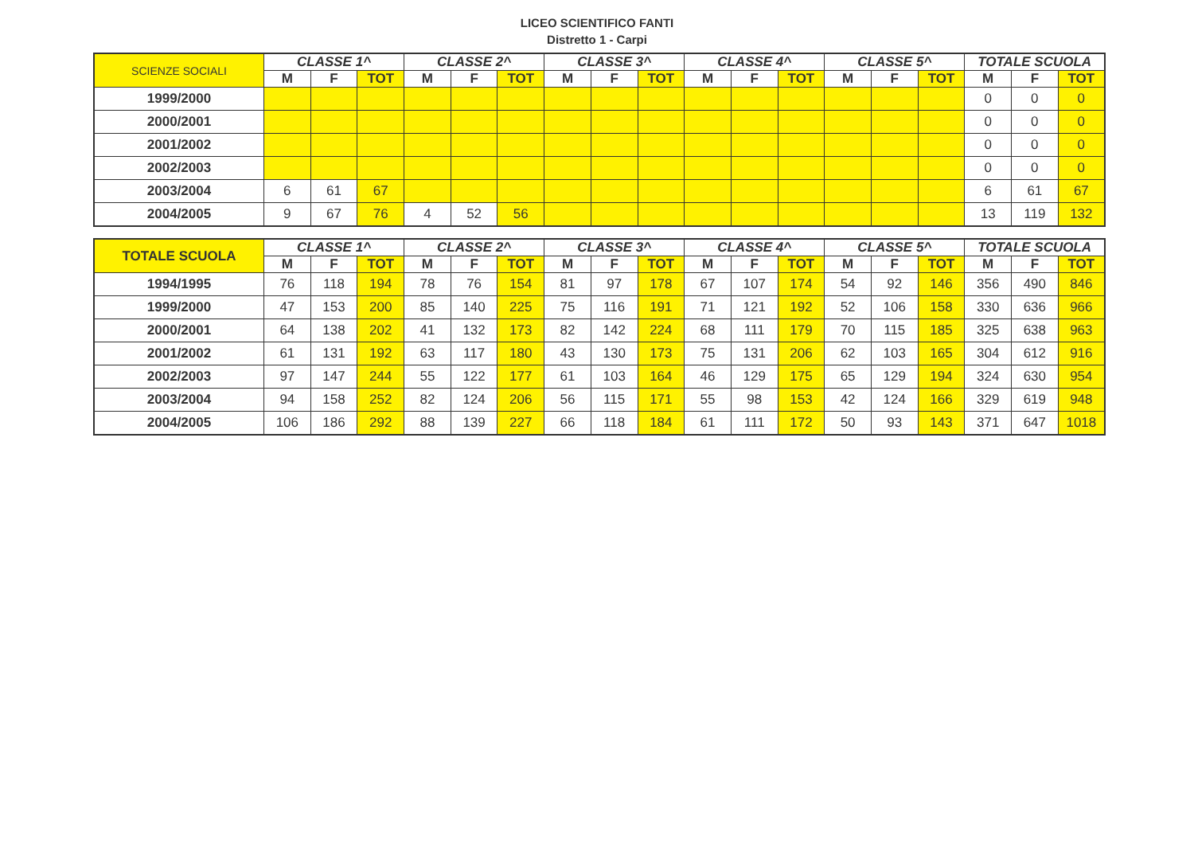LICEO SCIENTIFICO FANTI
Distretto 1 - Carpi
| SCIENZE SOCIALI | CLASSE 1^ | | | CLASSE 2^ | | | CLASSE 3^ | | | CLASSE 4^ | | | CLASSE 5^ | | | TOTALE SCUOLA | | |
| --- | --- | --- | --- | --- | --- | --- | --- | --- | --- | --- | --- | --- | --- | --- | --- | --- | --- | --- |
| | M | F | TOT | M | F | TOT | M | F | TOT | M | F | TOT | M | F | TOT | M | F | TOT |
| 1999/2000 | | | | | | | | | | | | | | | | 0 | 0 | 0 |
| 2000/2001 | | | | | | | | | | | | | | | | 0 | 0 | 0 |
| 2001/2002 | | | | | | | | | | | | | | | | 0 | 0 | 0 |
| 2002/2003 | | | | | | | | | | | | | | | | 0 | 0 | 0 |
| 2003/2004 | 6 | 61 | 67 | | | | | | | | | | | | | 6 | 61 | 67 |
| 2004/2005 | 9 | 67 | 76 | 4 | 52 | 56 | | | | | | | | | | 13 | 119 | 132 |
| TOTALE SCUOLA | CLASSE 1^ | | | CLASSE 2^ | | | CLASSE 3^ | | | CLASSE 4^ | | | CLASSE 5^ | | | TOTALE SCUOLA | | |
| --- | --- | --- | --- | --- | --- | --- | --- | --- | --- | --- | --- | --- | --- | --- | --- | --- | --- | --- |
| | M | F | TOT | M | F | TOT | M | F | TOT | M | F | TOT | M | F | TOT | M | F | TOT |
| 1994/1995 | 76 | 118 | 194 | 78 | 76 | 154 | 81 | 97 | 178 | 67 | 107 | 174 | 54 | 92 | 146 | 356 | 490 | 846 |
| 1999/2000 | 47 | 153 | 200 | 85 | 140 | 225 | 75 | 116 | 191 | 71 | 121 | 192 | 52 | 106 | 158 | 330 | 636 | 966 |
| 2000/2001 | 64 | 138 | 202 | 41 | 132 | 173 | 82 | 142 | 224 | 68 | 111 | 179 | 70 | 115 | 185 | 325 | 638 | 963 |
| 2001/2002 | 61 | 131 | 192 | 63 | 117 | 180 | 43 | 130 | 173 | 75 | 131 | 206 | 62 | 103 | 165 | 304 | 612 | 916 |
| 2002/2003 | 97 | 147 | 244 | 55 | 122 | 177 | 61 | 103 | 164 | 46 | 129 | 175 | 65 | 129 | 194 | 324 | 630 | 954 |
| 2003/2004 | 94 | 158 | 252 | 82 | 124 | 206 | 56 | 115 | 171 | 55 | 98 | 153 | 42 | 124 | 166 | 329 | 619 | 948 |
| 2004/2005 | 106 | 186 | 292 | 88 | 139 | 227 | 66 | 118 | 184 | 61 | 111 | 172 | 50 | 93 | 143 | 371 | 647 | 1018 |